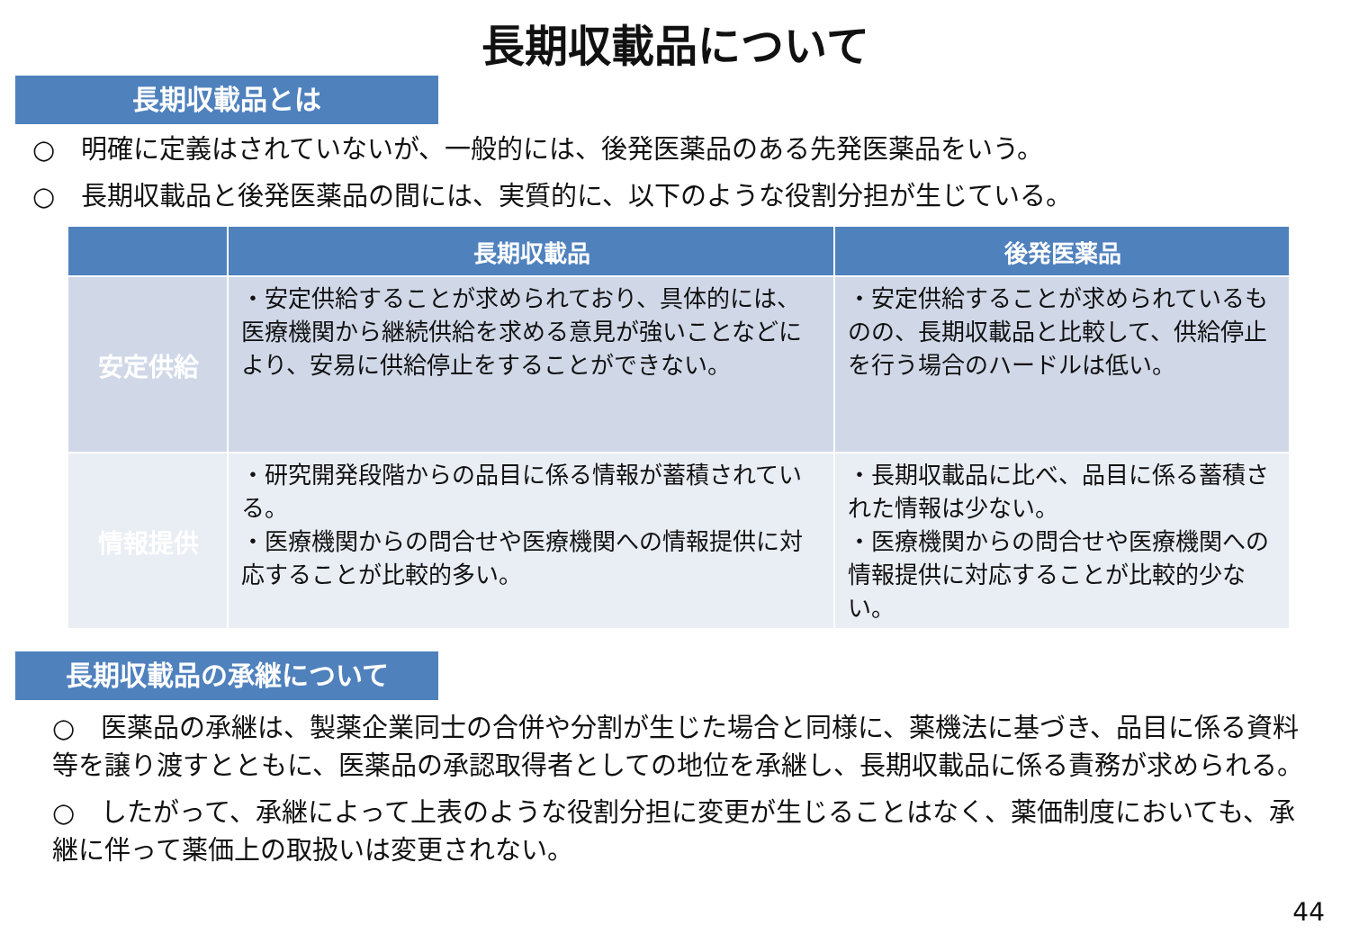長期収載品について
長期収載品とは
○　明確に定義はされていないが、一般的には、後発医薬品のある先発医薬品をいう。
○　長期収載品と後発医薬品の間には、実質的に、以下のような役割分担が生じている。
| | 長期収載品 | 後発医薬品 |
| --- | --- | --- |
| 安定供給 | ・安定供給することが求められており、具体的には、医療機関から継続供給を求める意見が強いことなどにより、安易に供給停止をすることができない。 | ・安定供給することが求められているものの、長期収載品と比較して、供給停止を行う場合のハードルは低い。 |
| 情報提供 | ・研究開発段階からの品目に係る情報が蓄積されている。 ・医療機関からの問合せや医療機関への情報提供に対応することが比較的多い。 | ・長期収載品に比べ、品目に係る蓄積された情報は少ない。 ・医療機関からの問合せや医療機関への情報提供に対応することが比較的少ない。 |
長期収載品の承継について
○　医薬品の承継は、製薬企業同士の合併や分割が生じた場合と同様に、薬機法に基づき、品目に係る資料等を譲り渡すとともに、医薬品の承認取得者としての地位を承継し、長期収載品に係る責務が求められる。
○　したがって、承継によって上表のような役割分担に変更が生じることはなく、薬価制度においても、承継に伴って薬価上の取扱いは変更されない。
44